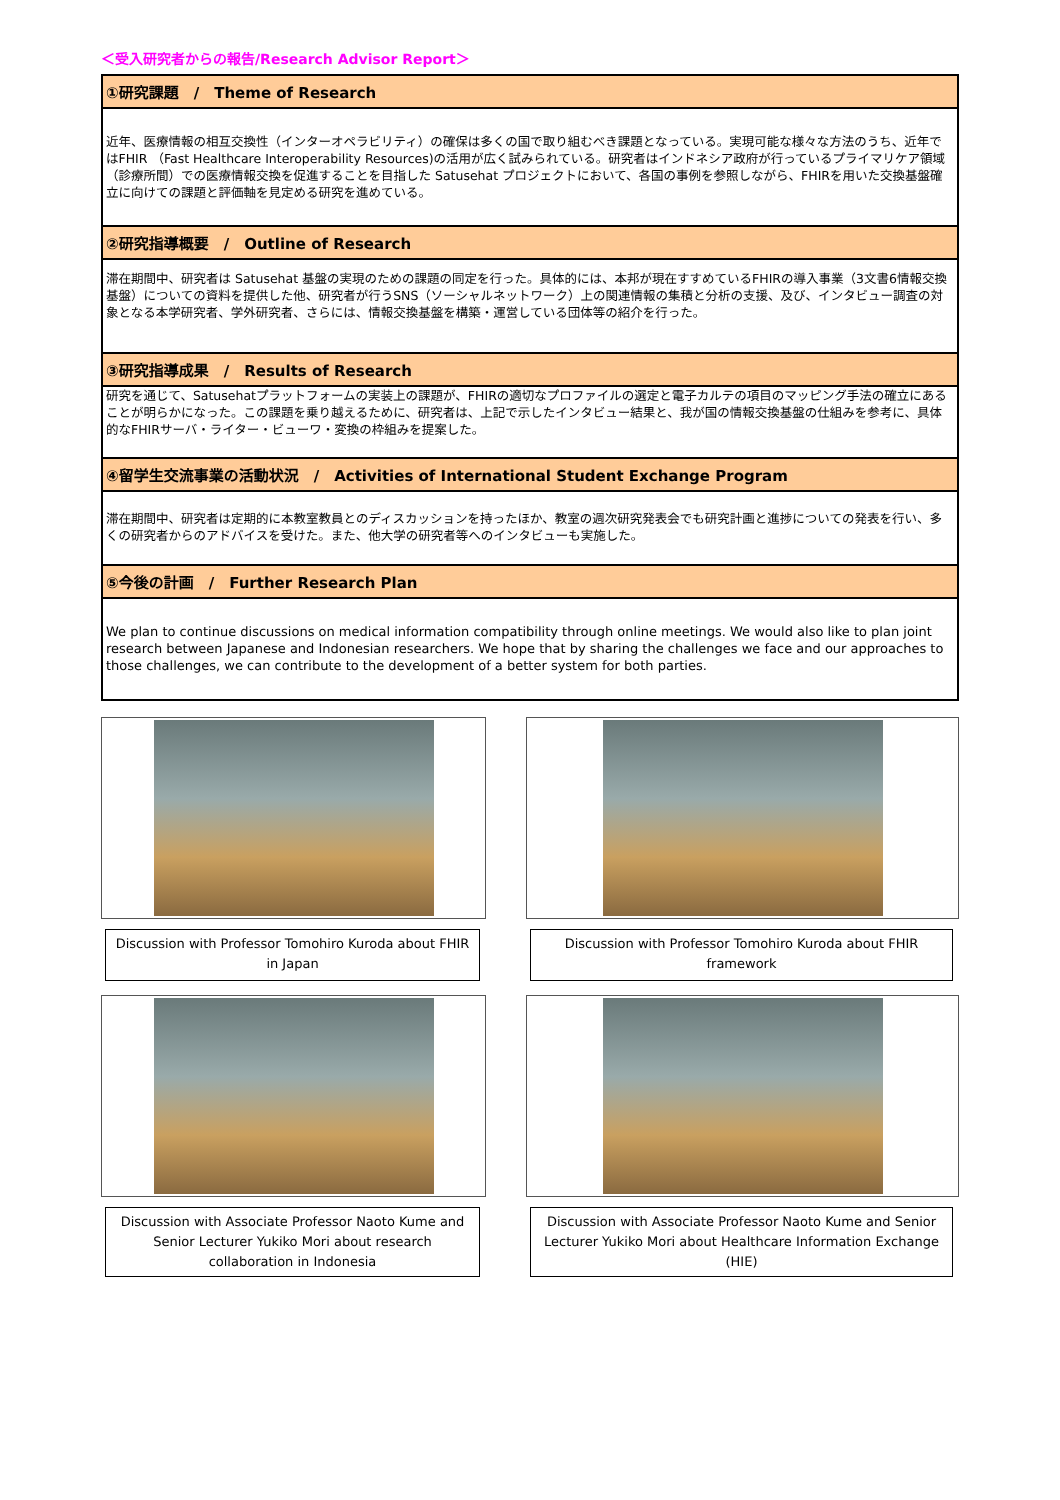＜受入研究者からの報告/Research Advisor Report＞
①研究課題　/　Theme of Research
近年、医療情報の相互交換性（インターオペラビリティ）の確保は多くの国で取り組むべき課題となっている。実現可能な様々な方法のうち、近年ではFHIR （Fast Healthcare Interoperability Resources)の活用が広く試みられている。研究者はインドネシア政府が行っているプライマリケア領域（診療所間）での医療情報交換を促進することを目指した Satusehat プロジェクトにおいて、各国の事例を参照しながら、FHIRを用いた交換基盤確立に向けての課題と評価軸を見定める研究を進めている。
②研究指導概要　/　Outline of Research
滞在期間中、研究者は Satusehat 基盤の実現のための課題の同定を行った。具体的には、本邦が現在すすめているFHIRの導入事業（3文書6情報交換基盤）についての資料を提供した他、研究者が行うSNS（ソーシャルネットワーク）上の関連情報の集積と分析の支援、及び、インタビュー調査の対象となる本学研究者、学外研究者、さらには、情報交換基盤を構築・運営している団体等の紹介を行った。
③研究指導成果　/　Results of Research
研究を通じて、Satusehatプラットフォームの実装上の課題が、FHIRの適切なプロファイルの選定と電子カルテの項目のマッピング手法の確立にあることが明らかになった。この課題を乗り越えるために、研究者は、上記で示したインタビュー結果と、我が国の情報交換基盤の仕組みを参考に、具体的なFHIRサーバ・ライター・ビューワ・変換の枠組みを提案した。
④留学生交流事業の活動状況　/　Activities of International Student Exchange Program
滞在期間中、研究者は定期的に本教室教員とのディスカッションを持ったほか、教室の週次研究発表会でも研究計画と進捗についての発表を行い、多くの研究者からのアドバイスを受けた。また、他大学の研究者等へのインタビューも実施した。
⑤今後の計画　/　Further Research Plan
We plan to continue discussions on medical information compatibility through online meetings. We would also like to plan joint research between Japanese and Indonesian researchers. We hope that by sharing the challenges we face and our approaches to those challenges, we can contribute to the development of a better system for both parties.
Discussion with Professor Tomohiro Kuroda about FHIR in Japan
Discussion with Professor Tomohiro Kuroda about FHIR framework
Discussion with Associate Professor Naoto Kume and Senior Lecturer Yukiko Mori about research collaboration in Indonesia
Discussion with Associate Professor Naoto Kume and Senior Lecturer Yukiko Mori about Healthcare Information Exchange (HIE)